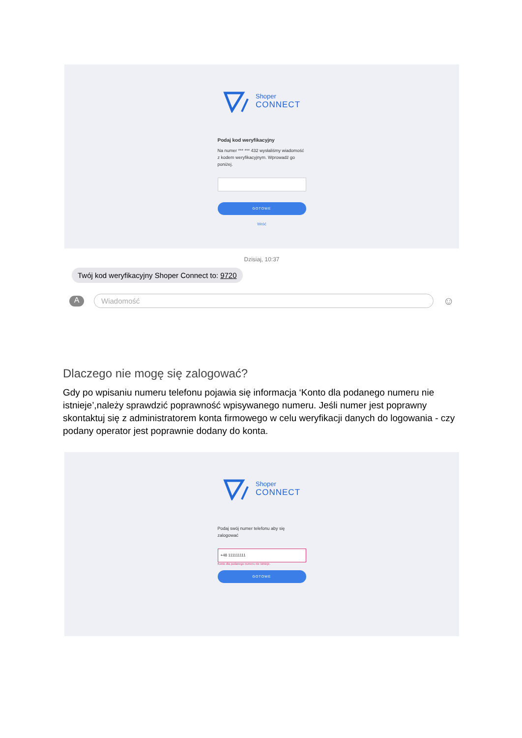Shoper
CONNECT
Podaj kod weryfikacyjny
Na numer *** *** 432 wysłaliśmy wiadomość z kodem weryfikacyjnym. Wprowadź go poniżej.
GOTOWE
Wróć
Dzisiaj, 10:37
Twój kod weryfikacyjny Shoper Connect to: 9720
A
Wiadomość
☺
Dlaczego nie mogę się zalogować?
Gdy po wpisaniu numeru telefonu pojawia się informacja ‘Konto dla podanego numeru nie istnieje’,należy sprawdzić poprawność wpisywanego numeru. Jeśli numer jest poprawny skontaktuj się z administratorem konta firmowego w celu weryfikacji danych do logowania - czy podany operator jest poprawnie dodany do konta.
Shoper
CONNECT
Podaj swój numer telefonu aby się zalogować
+48 111111111
Konto dla podanego numeru nie istnieje.
GOTOWE